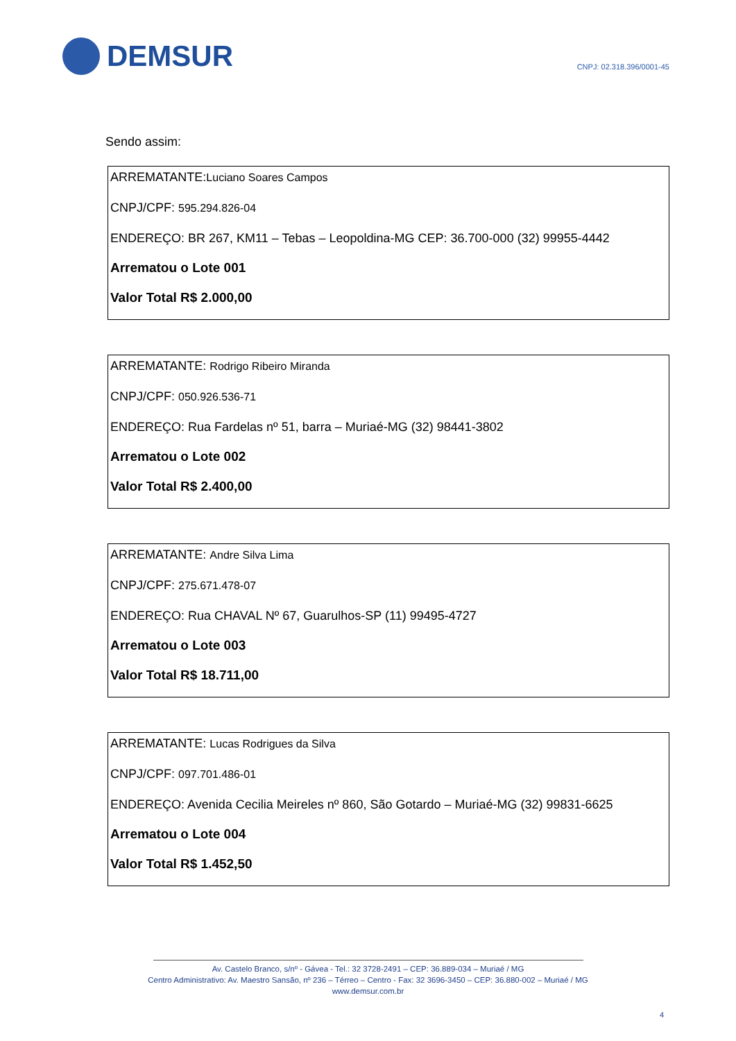DEMSUR
CNPJ: 02.318.396/0001-45
Sendo assim:
ARREMATANTE:Luciano Soares Campos
CNPJ/CPF: 595.294.826-04
ENDEREÇO: BR 267, KM11 – Tebas – Leopoldina-MG CEP: 36.700-000 (32) 99955-4442
Arrematou o Lote 001
Valor Total R$ 2.000,00
ARREMATANTE: Rodrigo Ribeiro Miranda
CNPJ/CPF: 050.926.536-71
ENDEREÇO: Rua Fardelas nº 51, barra – Muriaé-MG (32) 98441-3802
Arrematou o Lote 002
Valor Total R$ 2.400,00
ARREMATANTE: Andre Silva Lima
CNPJ/CPF: 275.671.478-07
ENDEREÇO: Rua CHAVAL Nº 67, Guarulhos-SP (11) 99495-4727
Arrematou o Lote 003
Valor Total R$ 18.711,00
ARREMATANTE: Lucas Rodrigues da Silva
CNPJ/CPF: 097.701.486-01
ENDEREÇO: Avenida Cecilia Meireles nº 860, São Gotardo – Muriaé-MG (32) 99831-6625
Arrematou o Lote 004
Valor Total R$ 1.452,50
Av. Castelo Branco, s/nº - Gávea - Tel.: 32 3728-2491 – CEP: 36.889-034 – Muriaé / MG
Centro Administrativo: Av. Maestro Sansão, nº 236 – Térreo – Centro - Fax: 32 3696-3450 – CEP: 36.880-002 – Muriaé / MG
www.demsur.com.br
4